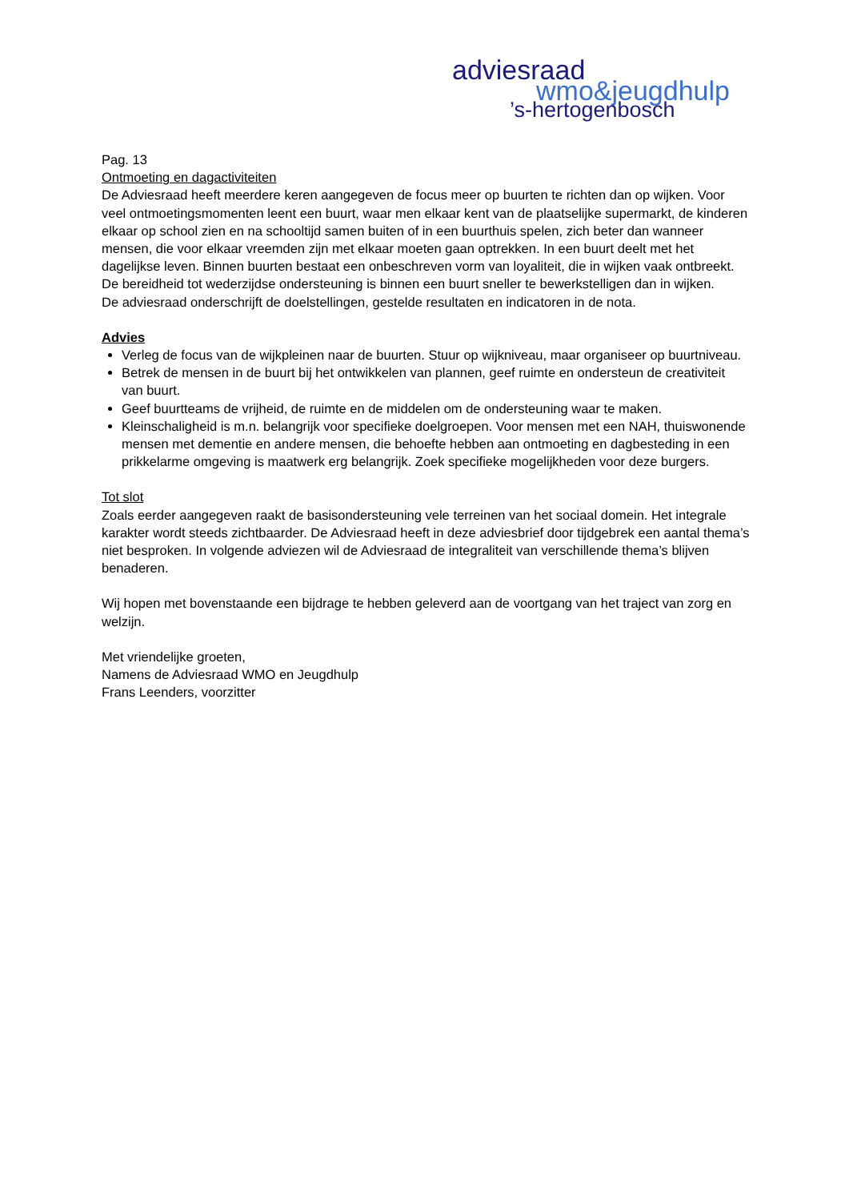adviesraad
wmo&jeugdhulp
’s-hertogenbosch
Pag. 13
Ontmoeting en dagactiviteiten
De Adviesraad heeft meerdere keren aangegeven de focus meer op buurten te richten dan op wijken. Voor veel ontmoetingsmomenten leent een buurt, waar men elkaar kent van de plaatselijke supermarkt, de kinderen elkaar op school zien en na schooltijd samen buiten of in een buurthuis spelen, zich beter dan wanneer mensen, die voor elkaar vreemden zijn met elkaar moeten gaan optrekken. In een buurt deelt met het dagelijkse leven. Binnen buurten bestaat een onbeschreven vorm van loyaliteit, die in wijken vaak ontbreekt. De bereidheid tot wederzijdse ondersteuning is binnen een buurt sneller te bewerkstelligen dan in wijken.
De adviesraad onderschrijft de doelstellingen, gestelde resultaten en indicatoren in de nota.
Advies
Verleg de focus van de wijkpleinen naar de buurten. Stuur op wijkniveau, maar organiseer op buurtniveau.
Betrek de mensen in de buurt bij het ontwikkelen van plannen, geef ruimte en ondersteun de creativiteit van buurt.
Geef buurtteams de vrijheid, de ruimte en de middelen om de ondersteuning waar te maken.
Kleinschaligheid is m.n. belangrijk voor specifieke doelgroepen. Voor mensen met een NAH, thuiswonende mensen met dementie en andere mensen, die behoefte hebben aan ontmoeting en dagbesteding in een prikkelarme omgeving is maatwerk erg belangrijk. Zoek specifieke mogelijkheden voor deze burgers.
Tot slot
Zoals eerder aangegeven raakt de basisondersteuning vele terreinen van het sociaal domein. Het integrale karakter wordt steeds zichtbaarder. De Adviesraad heeft in deze adviesbrief door tijdgebrek een aantal thema’s niet besproken. In volgende adviezen wil de Adviesraad de integraliteit van verschillende thema’s blijven benaderen.
Wij hopen met bovenstaande een bijdrage te hebben geleverd aan de voortgang van het traject van zorg en welzijn.
Met vriendelijke groeten,
Namens de Adviesraad WMO en Jeugdhulp
Frans Leenders, voorzitter